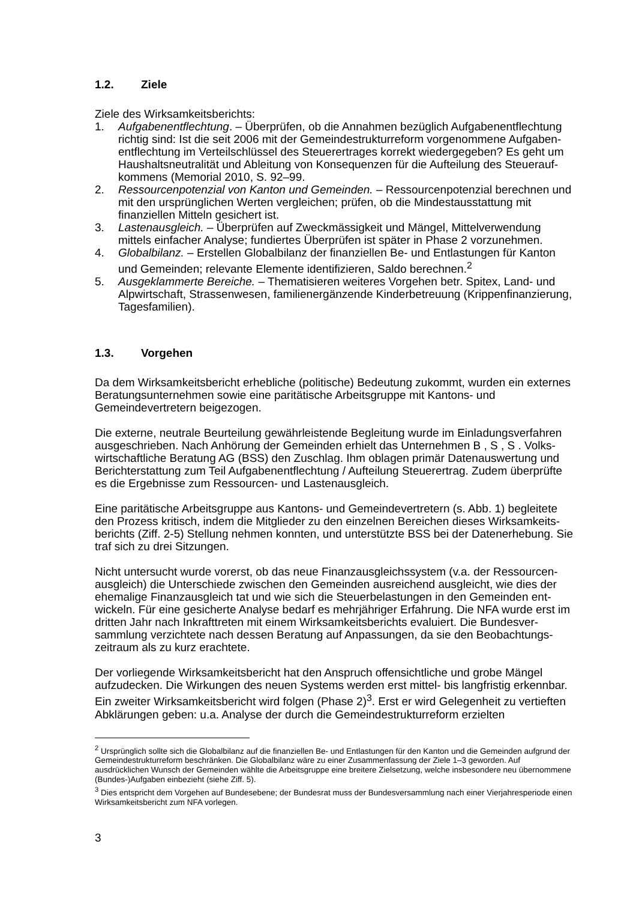1.2. Ziele
Ziele des Wirksamkeitsberichts:
1. Aufgabenentflechtung. – Überprüfen, ob die Annahmen bezüglich Aufgabenentflechtung richtig sind: Ist die seit 2006 mit der Gemeindestrukturreform vorgenommene Aufgaben­entflechtung im Verteilschlüssel des Steuerertrages korrekt wiedergegeben? Es geht um Haushaltsneutralität und Ableitung von Konsequenzen für die Aufteilung des Steuerauf­kommens (Memorial 2010, S. 92–99.
2. Ressourcenpotenzial von Kanton und Gemeinden. – Ressourcenpotenzial berechnen und mit den ursprünglichen Werten vergleichen; prüfen, ob die Mindestausstattung mit finanziellen Mitteln gesichert ist.
3. Lastenausgleich. – Überprüfen auf Zweckmässigkeit und Mängel, Mittelverwendung mittels einfacher Analyse; fundiertes Überprüfen ist später in Phase 2 vorzunehmen.
4. Globalbilanz. – Erstellen Globalbilanz der finanziellen Be- und Entlastungen für Kanton und Gemeinden; relevante Elemente identifizieren, Saldo berechnen.<sup>2</sup>
5. Ausgeklammerte Bereiche. – Thematisieren weiteres Vorgehen betr. Spitex, Land- und Alpwirtschaft, Strassenwesen, familienergänzende Kinderbetreuung (Krippenfinanzie­rung, Tagesfamilien).
1.3. Vorgehen
Da dem Wirksamkeitsbericht erhebliche (politische) Bedeutung zukommt, wurden ein exter­nes Beratungsunternehmen sowie eine paritätische Arbeitsgruppe mit Kantons- und Gemeindevertretern beigezogen.
Die externe, neutrale Beurteilung gewährleistende Begleitung wurde im Einladungsverfahren ausgeschrieben. Nach Anhörung der Gemeinden erhielt das Unternehmen B , S , S . Volks­wirtschaftliche Beratung AG (BSS) den Zuschlag. Ihm oblagen primär Datenauswertung und Berichterstattung zum Teil Aufgabenentflechtung / Aufteilung Steuerertrag. Zudem über­prüfte es die Ergebnisse zum Ressourcen- und Lastenausgleich.
Eine paritätische Arbeitsgruppe aus Kantons- und Gemeindevertretern (s. Abb. 1) begleitete den Prozess kritisch, indem die Mitglieder zu den einzelnen Bereichen dieses Wirksamkeits­berichts (Ziff. 2-5) Stellung nehmen konnten, und unterstützte BSS bei der Datenerhebung. Sie traf sich zu drei Sitzungen.
Nicht untersucht wurde vorerst, ob das neue Finanzausgleichssystem (v.a. der Ressourcen­ausgleich) die Unterschiede zwischen den Gemeinden ausreichend ausgleicht, wie dies der ehemalige Finanzausgleich tat und wie sich die Steuerbelastungen in den Gemeinden ent­wickeln. Für eine gesicherte Analyse bedarf es mehrjähriger Erfahrung. Die NFA wurde erst im dritten Jahr nach Inkrafttreten mit einem Wirksamkeitsberichts evaluiert. Die Bundesver­sammlung verzichtete nach dessen Beratung auf Anpassungen, da sie den Beobachtungs­zeitraum als zu kurz erachtete.
Der vorliegende Wirksamkeitsbericht hat den Anspruch offensichtliche und grobe Mängel aufzudecken. Die Wirkungen des neuen Systems werden erst mittel- bis langfristig erkenn­bar. Ein zweiter Wirksamkeitsbericht wird folgen (Phase 2)<sup>3</sup>. Erst er wird Gelegenheit zu ver­tieften Abklärungen geben: u.a. Analyse der durch die Gemeindestrukturreform erzielten
<sup>2</sup> Ursprünglich sollte sich die Globalbilanz auf die finanziellen Be- und Entlastungen für den Kanton und die Gemeinden aufgrund der Gemeindestrukturreform beschränken. Die Globalbilanz wäre zu einer Zusammenfassung der Ziele 1–3 geworden. Auf ausdrücklichen Wunsch der Gemeinden wählte die Arbeitsgruppe eine breitere Zielsetzung, welche insbesondere neu übernommene (Bundes-)Aufgaben einbezieht (siehe Ziff. 5).
<sup>3</sup> Dies entspricht dem Vorgehen auf Bundesebene; der Bundesrat muss der Bundesversammlung nach einer Vierjahresperiode einen Wirksamkeitsbericht zum NFA vorlegen.
3